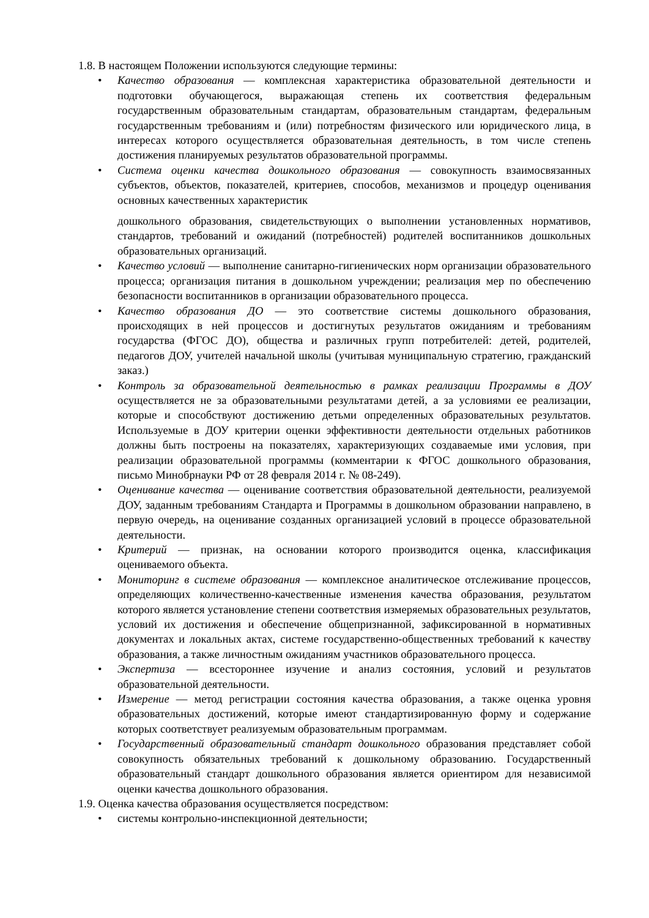1.8. В настоящем Положении используются следующие термины:
• Качество образования — комплексная характеристика образовательной деятельности и подготовки обучающегося, выражающая степень их соответствия федеральным государственным образовательным стандартам, образовательным стандартам, федеральным государственным требованиям и (или) потребностям физического или юридического лица, в интересах которого осуществляется образовательная деятельность, в том числе степень достижения планируемых результатов образовательной программы.
• Система оценки качества дошкольного образования — совокупность взаимосвязанных субъектов, объектов, показателей, критериев, способов, механизмов и процедур оценивания основных качественных характеристик
дошкольного образования, свидетельствующих о выполнении установленных нормативов, стандартов, требований и ожиданий (потребностей) родителей воспитанников дошкольных образовательных организаций.
• Качество условий — выполнение санитарно-гигиенических норм организации образовательного процесса; организация питания в дошкольном учреждении; реализация мер по обеспечению безопасности воспитанников в организации образовательного процесса.
• Качество образования ДО — это соответствие системы дошкольного образования, происходящих в ней процессов и достигнутых результатов ожиданиям и требованиям государства (ФГОС ДО), общества и различных групп потребителей: детей, родителей, педагогов ДОУ, учителей начальной школы (учитывая муниципальную стратегию, гражданский заказ.)
• Контроль за образовательной деятельностью в рамках реализации Программы в ДОУ осуществляется не за образовательными результатами детей, а за условиями ее реализации, которые и способствуют достижению детьми определенных образовательных результатов. Используемые в ДОУ критерии оценки эффективности деятельности отдельных работников должны быть построены на показателях, характеризующих создаваемые ими условия, при реализации образовательной программы (комментарии к ФГОС дошкольного образования, письмо Минобрнауки РФ от 28 февраля 2014 г. № 08-249).
• Оценивание качества — оценивание соответствия образовательной деятельности, реализуемой ДОУ, заданным требованиям Стандарта и Программы в дошкольном образовании направлено, в первую очередь, на оценивание созданных организацией условий в процессе образовательной деятельности.
• Критерий — признак, на основании которого производится оценка, классификация оцениваемого объекта.
• Мониторинг в системе образования — комплексное аналитическое отслеживание процессов, определяющих количественно-качественные изменения качества образования, результатом которого является установление степени соответствия измеряемых образовательных результатов, условий их достижения и обеспечение общепризнанной, зафиксированной в нормативных документах и локальных актах, системе государственно-общественных требований к качеству образования, а также личностным ожиданиям участников образовательного процесса.
• Экспертиза — всестороннее изучение и анализ состояния, условий и результатов образовательной деятельности.
• Измерение — метод регистрации состояния качества образования, а также оценка уровня образовательных достижений, которые имеют стандартизированную форму и содержание которых соответствует реализуемым образовательным программам.
• Государственный образовательный стандарт дошкольного образования представляет собой совокупность обязательных требований к дошкольному образованию. Государственный образовательный стандарт дошкольного образования является ориентиром для независимой оценки качества дошкольного образования.
1.9. Оценка качества образования осуществляется посредством:
• системы контрольно-инспекционной деятельности;